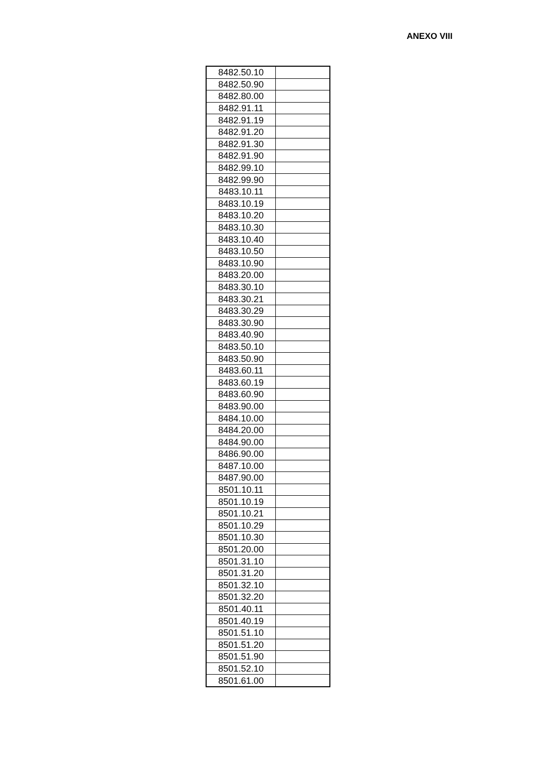ANEXO VIII
| 8482.50.10 | |
| 8482.50.90 | |
| 8482.80.00 | |
| 8482.91.11 | |
| 8482.91.19 | |
| 8482.91.20 | |
| 8482.91.30 | |
| 8482.91.90 | |
| 8482.99.10 | |
| 8482.99.90 | |
| 8483.10.11 | |
| 8483.10.19 | |
| 8483.10.20 | |
| 8483.10.30 | |
| 8483.10.40 | |
| 8483.10.50 | |
| 8483.10.90 | |
| 8483.20.00 | |
| 8483.30.10 | |
| 8483.30.21 | |
| 8483.30.29 | |
| 8483.30.90 | |
| 8483.40.90 | |
| 8483.50.10 | |
| 8483.50.90 | |
| 8483.60.11 | |
| 8483.60.19 | |
| 8483.60.90 | |
| 8483.90.00 | |
| 8484.10.00 | |
| 8484.20.00 | |
| 8484.90.00 | |
| 8486.90.00 | |
| 8487.10.00 | |
| 8487.90.00 | |
| 8501.10.11 | |
| 8501.10.19 | |
| 8501.10.21 | |
| 8501.10.29 | |
| 8501.10.30 | |
| 8501.20.00 | |
| 8501.31.10 | |
| 8501.31.20 | |
| 8501.32.10 | |
| 8501.32.20 | |
| 8501.40.11 | |
| 8501.40.19 | |
| 8501.51.10 | |
| 8501.51.20 | |
| 8501.51.90 | |
| 8501.52.10 | |
| 8501.61.00 | |